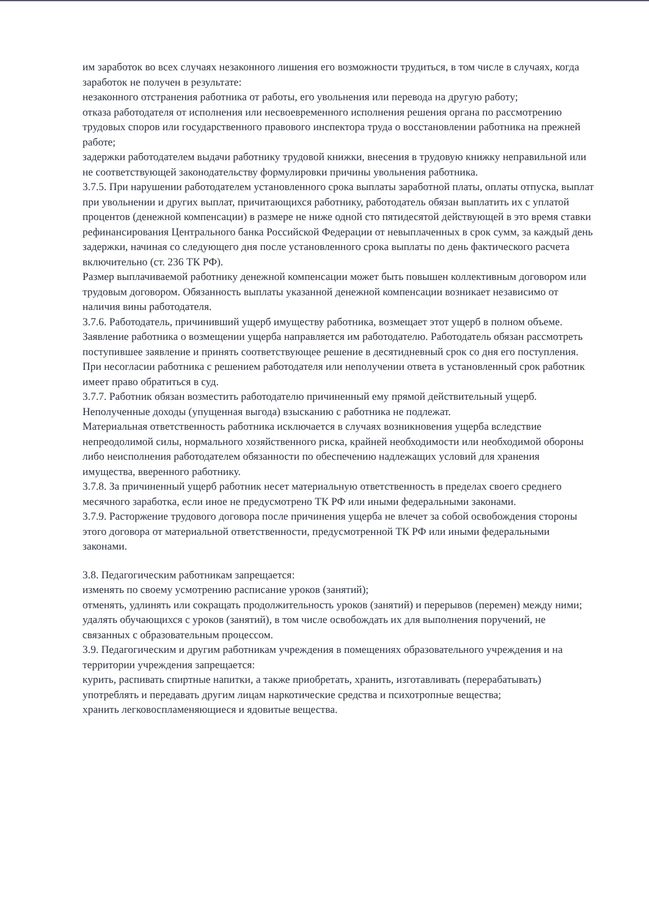им заработок во всех случаях незаконного лишения его возможности трудиться, в том числе в случаях, когда заработок не получен в результате:
незаконного отстранения работника от работы, его увольнения или перевода на другую работу;
отказа работодателя от исполнения или несвоевременного исполнения решения органа по рассмотрению трудовых споров или государственного правового инспектора труда о восстановлении работника на прежней работе;
задержки работодателем выдачи работнику трудовой книжки, внесения в трудовую книжку неправильной или не соответствующей законодательству формулировки причины увольнения работника.
3.7.5. При нарушении работодателем установленного срока выплаты заработной платы, оплаты отпуска, выплат при увольнении и других выплат, причитающихся работнику, работодатель обязан выплатить их с уплатой процентов (денежной компенсации) в размере не ниже одной сто пятидесятой действующей в это время ставки рефинансирования Центрального банка Российской Федерации от невыплаченных в срок сумм, за каждый день задержки, начиная со следующего дня после установленного срока выплаты по день фактического расчета включительно (ст. 236 ТК РФ).
Размер выплачиваемой работнику денежной компенсации может быть повышен коллективным договором или трудовым договором. Обязанность выплаты указанной денежной компенсации возникает независимо от наличия вины работодателя.
3.7.6. Работодатель, причинивший ущерб имуществу работника, возмещает этот ущерб в полном объеме.
Заявление работника о возмещении ущерба направляется им работодателю. Работодатель обязан рассмотреть поступившее заявление и принять соответствующее решение в десятидневный срок со дня его поступления. При несогласии работника с решением работодателя или неполучении ответа в установленный срок работник имеет право обратиться в суд.
3.7.7. Работник обязан возместить работодателю причиненный ему прямой действительный ущерб. Неполученные доходы (упущенная выгода) взысканию с работника не подлежат.
Материальная ответственность работника исключается в случаях возникновения ущерба вследствие непреодолимой силы, нормального хозяйственного риска, крайней необходимости или необходимой обороны либо неисполнения работодателем обязанности по обеспечению надлежащих условий для хранения имущества, вверенного работнику.
3.7.8. За причиненный ущерб работник несет материальную ответственность в пределах своего среднего месячного заработка, если иное не предусмотрено ТК РФ или иными федеральными законами.
3.7.9. Расторжение трудового договора после причинения ущерба не влечет за собой освобождения стороны этого договора от материальной ответственности, предусмотренной ТК РФ или иными федеральными законами.
3.8. Педагогическим работникам запрещается:
изменять по своему усмотрению расписание уроков (занятий);
отменять, удлинять или сокращать продолжительность уроков (занятий) и перерывов (перемен) между ними;
удалять обучающихся с уроков (занятий), в том числе освобождать их для выполнения поручений, не связанных с образовательным процессом.
3.9. Педагогическим и другим работникам учреждения в помещениях образовательного учреждения и на территории учреждения запрещается:
курить, распивать спиртные напитки, а также приобретать, хранить, изготавливать (перерабатывать) употреблять и передавать другим лицам наркотические средства и психотропные вещества;
хранить легковоспламеняющиеся и ядовитые вещества.